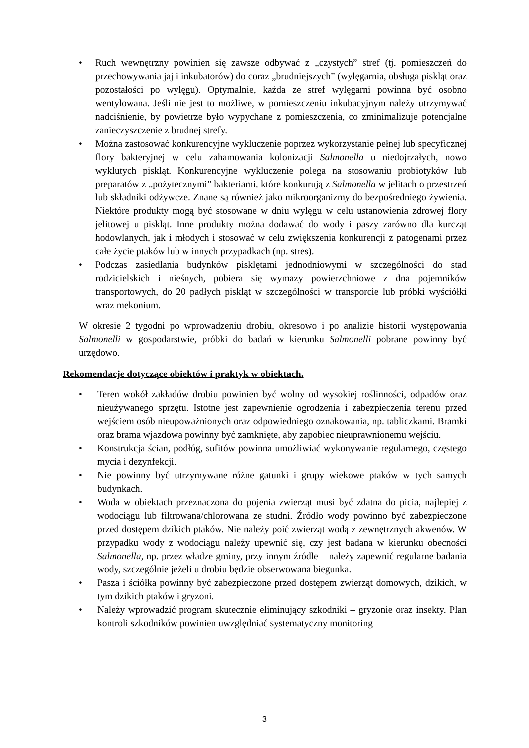• Ruch wewnętrzny powinien się zawsze odbywać z „czystych” stref (tj. pomieszczeń do przechowywania jaj i inkubatorów) do coraz „brudniejszych” (wylęgarnia, obsługa piskląt oraz pozostałości po wylęgu). Optymalnie, każda ze stref wylęgarni powinna być osobno wentylowana. Jeśli nie jest to możliwe, w pomieszczeniu inkubacyjnym należy utrzymywać nadciśnienie, by powietrze było wypychane z pomieszczenia, co zminimalizuje potencjalne zanieczyszczenie z brudnej strefy.
• Można zastosować konkurencyjne wykluczenie poprzez wykorzystanie pełnej lub specyficznej flory bakteryjnej w celu zahamowania kolonizacji Salmonella u niedojrzałych, nowo wyklutych piskląt. Konkurencyjne wykluczenie polega na stosowaniu probiotyków lub preparatów z „pożytecznymi” bakteriami, które konkurują z Salmonella w jelitach o przestrzeń lub składniki odżywcze. Znane są również jako mikroorganizmy do bezpośredniego żywienia. Niektóre produkty mogą być stosowane w dniu wylęgu w celu ustanowienia zdrowej flory jelitowej u piskląt. Inne produkty można dodawać do wody i paszy zarówno dla kurcząt hodowlanych, jak i młodych i stosować w celu zwiększenia konkurencji z patogenami przez całe życie ptaków lub w innych przypadkach (np. stres).
• Podczas zasiedlania budynków pisklętami jednodniowymi w szczególności do stad rodzicielskich i nieśnych, pobiera się wymazy powierzchniowe z dna pojemników transportowych, do 20 padłych piskląt w szczególności w transporcie lub próbki wyściółki wraz mekonium.
W okresie 2 tygodni po wprowadzeniu drobiu, okresowo i po analizie historii występowania Salmonelli w gospodarstwie, próbki do badań w kierunku Salmonelli pobrane powinny być urzędowo.
Rekomendacje dotyczące obiektów i praktyk w obiektach.
• Teren wokół zakładów drobiu powinien być wolny od wysokiej roślinności, odpadów oraz nieużywanego sprzętu. Istotne jest zapewnienie ogrodzenia i zabezpieczenia terenu przed wejściem osób nieupoważnionych oraz odpowiedniego oznakowania, np. tabliczkami. Bramki oraz brama wjazdowa powinny być zamknięte, aby zapobiec nieuprawnionemu wejściu.
• Konstrukcja ścian, podłóg, sufitów powinna umożliwiać wykonywanie regularnego, częstego mycia i dezynfekcji.
• Nie powinny być utrzymywane różne gatunki i grupy wiekowe ptaków w tych samych budynkach.
• Woda w obiektach przeznaczona do pojenia zwierząt musi być zdatna do picia, najlepiej z wodociągu lub filtrowana/chlorowana ze studni. Źródło wody powinno być zabezpieczone przed dostępem dzikich ptaków. Nie należy poić zwierząt wodą z zewnętrznych akwenów. W przypadku wody z wodociągu należy upewnić się, czy jest badana w kierunku obecności Salmonella, np. przez władze gminy, przy innym źródle – należy zapewnić regularne badania wody, szczególnie jeżeli u drobiu będzie obserwowana biegunka.
• Pasza i ściółka powinny być zabezpieczone przed dostępem zwierząt domowych, dzikich, w tym dzikich ptaków i gryzoni.
• Należy wprowadzić program skutecznie eliminujący szkodniki – gryzonie oraz insekty. Plan kontroli szkodników powinien uwzględniać systematyczny monitoring
3